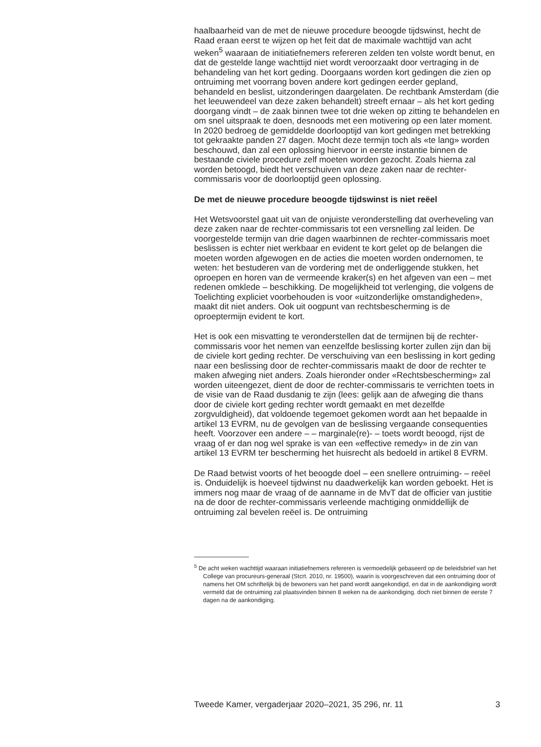haalbaarheid van de met de nieuwe procedure beoogde tijdswinst, hecht de Raad eraan eerst te wijzen op het feit dat de maximale wachttijd van acht weken<sup>5</sup> waaraan de initiatiefnemers refereren zelden ten volste wordt benut, en dat de gestelde lange wachttijd niet wordt veroorzaakt door vertraging in de behandeling van het kort geding. Doorgaans worden kort gedingen die zien op ontruiming met voorrang boven andere kort gedingen eerder gepland, behandeld en beslist, uitzonderingen daargelaten. De rechtbank Amsterdam (die het leeuwendeel van deze zaken behandelt) streeft ernaar – als het kort geding doorgang vindt – de zaak binnen twee tot drie weken op zitting te behandelen en om snel uitspraak te doen, desnoods met een motivering op een later moment. In 2020 bedroeg de gemiddelde doorlooptijd van kort gedingen met betrekking tot gekraakte panden 27 dagen. Mocht deze termijn toch als «te lang» worden beschouwd, dan zal een oplossing hiervoor in eerste instantie binnen de bestaande civiele procedure zelf moeten worden gezocht. Zoals hierna zal worden betoogd, biedt het verschuiven van deze zaken naar de rechter-commissaris voor de doorlooptijd geen oplossing.
De met de nieuwe procedure beoogde tijdswinst is niet reëel
Het Wetsvoorstel gaat uit van de onjuiste veronderstelling dat overheveling van deze zaken naar de rechter-commissaris tot een versnelling zal leiden. De voorgestelde termijn van drie dagen waarbinnen de rechter-commissaris moet beslissen is echter niet werkbaar en evident te kort gelet op de belangen die moeten worden afgewogen en de acties die moeten worden ondernomen, te weten: het bestuderen van de vordering met de onderliggende stukken, het oproepen en horen van de vermeende kraker(s) en het afgeven van een – met redenen omklede – beschikking. De mogelijkheid tot verlenging, die volgens de Toelichting expliciet voorbehouden is voor «uitzonderlijke omstandigheden», maakt dit niet anders. Ook uit oogpunt van rechtsbescherming is de oproeptermijn evident te kort.
Het is ook een misvatting te veronderstellen dat de termijnen bij de rechter-commissaris voor het nemen van eenzelfde beslissing korter zullen zijn dan bij de civiele kort geding rechter. De verschuiving van een beslissing in kort geding naar een beslissing door de rechter-commissaris maakt de door de rechter te maken afweging niet anders. Zoals hieronder onder «Rechtsbescherming» zal worden uiteengezet, dient de door de rechter-commissaris te verrichten toets in de visie van de Raad dusdanig te zijn (lees: gelijk aan de afweging die thans door de civiele kort geding rechter wordt gemaakt en met dezelfde zorgvuldigheid), dat voldoende tegemoet gekomen wordt aan het bepaalde in artikel 13 EVRM, nu de gevolgen van de beslissing vergaande consequenties heeft. Voorzover een andere – – marginale(re)- – toets wordt beoogd, rijst de vraag of er dan nog wel sprake is van een «effective remedy» in de zin van artikel 13 EVRM ter bescherming het huisrecht als bedoeld in artikel 8 EVRM.
De Raad betwist voorts of het beoogde doel – een snellere ontruiming- – reëel is. Onduidelijk is hoeveel tijdwinst nu daadwerkelijk kan worden geboekt. Het is immers nog maar de vraag of de aanname in de MvT dat de officier van justitie na de door de rechter-commissaris verleende machtiging onmiddellijk de ontruiming zal bevelen reëel is. De ontruiming
<sup>5</sup> De acht weken wachttijd waaraan initiatiefnemers refereren is vermoedelijk gebaseerd op de beleidsbrief van het College van procureurs-generaal (Stcrt. 2010, nr. 19500), waarin is voorgeschreven dat een ontruiming door of namens het OM schriftelijk bij de bewoners van het pand wordt aangekondigd, en dat in de aankondiging wordt vermeld dat de ontruiming zal plaatsvinden binnen 8 weken na de aankondiging. doch niet binnen de eerste 7 dagen na de aankondiging.
Tweede Kamer, vergaderjaar 2020–2021, 35 296, nr. 11 3